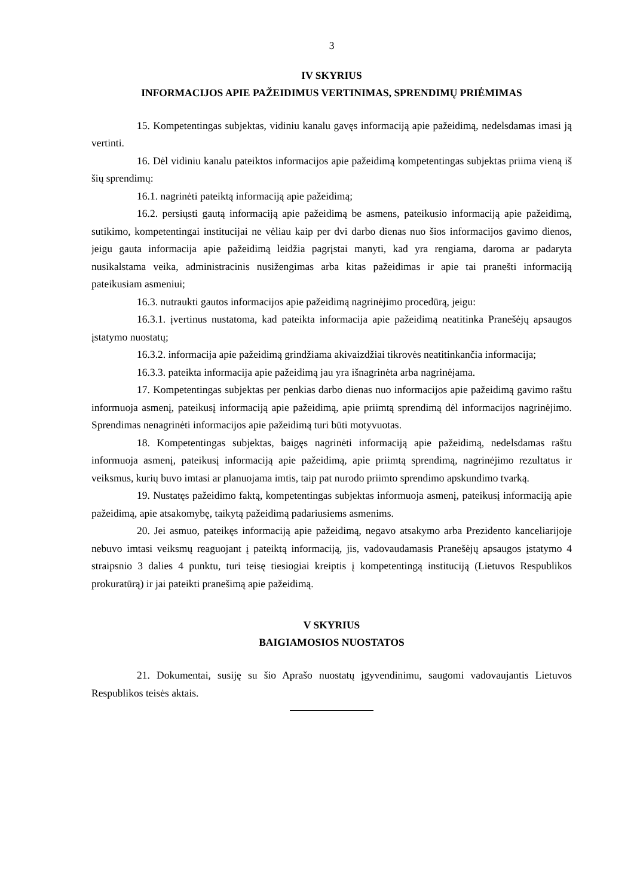3
IV SKYRIUS
INFORMACIJOS APIE PAŽEIDIMUS VERTINIMAS, SPRENDIMŲ PRIĖMIMAS
15. Kompetentingas subjektas, vidiniu kanalu gavęs informaciją apie pažeidimą, nedelsdamas imasi ją vertinti.
16. Dėl vidiniu kanalu pateiktos informacijos apie pažeidimą kompetentingas subjektas priima vieną iš šių sprendimų:
16.1. nagrinėti pateiktą informaciją apie pažeidimą;
16.2. persiųsti gautą informaciją apie pažeidimą be asmens, pateikusio informaciją apie pažeidimą, sutikimo, kompetentingai institucijai ne vėliau kaip per dvi darbo dienas nuo šios informacijos gavimo dienos, jeigu gauta informacija apie pažeidimą leidžia pagrįstai manyti, kad yra rengiama, daroma ar padaryta nusikalstama veika, administracinis nusižengimas arba kitas pažeidimas ir apie tai pranešti informaciją pateikusiam asmeniui;
16.3. nutraukti gautos informacijos apie pažeidimą nagrinėjimo procedūrą, jeigu:
16.3.1. įvertinus nustatoma, kad pateikta informacija apie pažeidimą neatitinka Pranešėjų apsaugos įstatymo nuostatų;
16.3.2. informacija apie pažeidimą grindžiama akivaizdžiai tikrovės neatitinkančia informacija;
16.3.3. pateikta informacija apie pažeidimą jau yra išnagrinėta arba nagrinėjama.
17. Kompetentingas subjektas per penkias darbo dienas nuo informacijos apie pažeidimą gavimo raštu informuoja asmenį, pateikusį informaciją apie pažeidimą, apie priimtą sprendimą dėl informacijos nagrinėjimo. Sprendimas nenagrinėti informacijos apie pažeidimą turi būti motyvuotas.
18. Kompetentingas subjektas, baigęs nagrinėti informaciją apie pažeidimą, nedelsdamas raštu informuoja asmenį, pateikusį informaciją apie pažeidimą, apie priimtą sprendimą, nagrinėjimo rezultatus ir veiksmus, kurių buvo imtasi ar planuojama imtis, taip pat nurodo priimto sprendimo apskundimo tvarką.
19. Nustatęs pažeidimo faktą, kompetentingas subjektas informuoja asmenį, pateikusį informaciją apie pažeidimą, apie atsakomybę, taikytą pažeidimą padariusiems asmenims.
20. Jei asmuo, pateikęs informaciją apie pažeidimą, negavo atsakymo arba Prezidento kanceliarijoje nebuvo imtasi veiksmų reaguojant į pateiktą informaciją, jis, vadovaudamasis Pranešėjų apsaugos įstatymo 4 straipsnio 3 dalies 4 punktu, turi teisę tiesiogiai kreiptis į kompetentingą instituciją (Lietuvos Respublikos prokuratūrą) ir jai pateikti pranešimą apie pažeidimą.
V SKYRIUS
BAIGIAMOSIOS NUOSTATOS
21. Dokumentai, susiję su šio Aprašo nuostatų įgyvendinimu, saugomi vadovaujantis Lietuvos Respublikos teisės aktais.